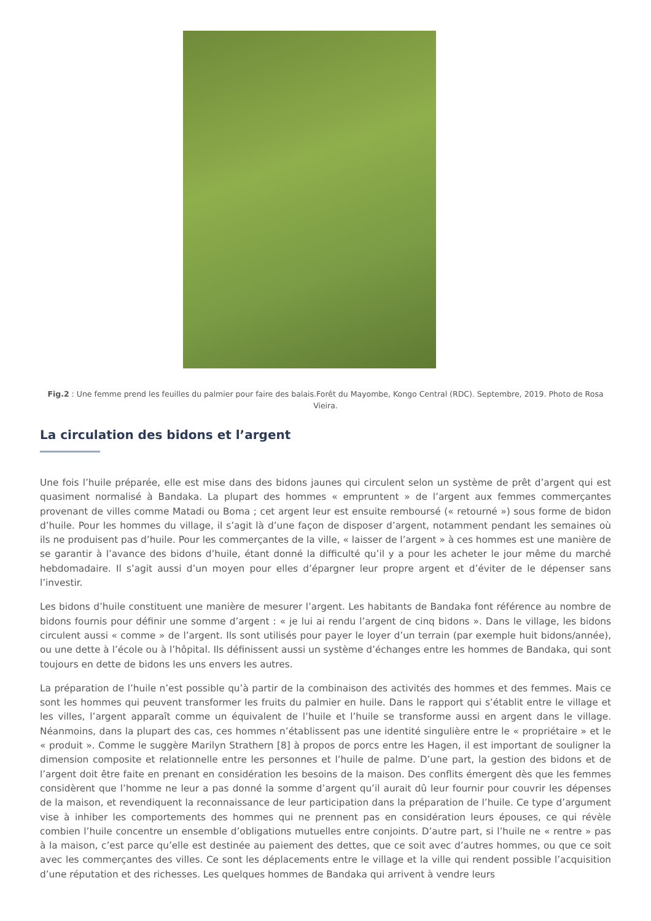Fig.2 : Une femme prend les feuilles du palmier pour faire des balais.Forêt du Mayombe, Kongo Central (RDC). Septembre, 2019. Photo de Rosa Vieira.
La circulation des bidons et l’argent
Une fois l’huile préparée, elle est mise dans des bidons jaunes qui circulent selon un système de prêt d’argent qui est quasiment normalisé à Bandaka. La plupart des hommes « empruntent » de l’argent aux femmes commerçantes provenant de villes comme Matadi ou Boma ; cet argent leur est ensuite remboursé (« retourné ») sous forme de bidon d’huile. Pour les hommes du village, il s’agit là d’une façon de disposer d’argent, notamment pendant les semaines où ils ne produisent pas d’huile. Pour les commerçantes de la ville, « laisser de l’argent » à ces hommes est une manière de se garantir à l’avance des bidons d’huile, étant donné la difficulté qu’il y a pour les acheter le jour même du marché hebdomadaire. Il s’agit aussi d’un moyen pour elles d’épargner leur propre argent et d’éviter de le dépenser sans l’investir.
Les bidons d’huile constituent une manière de mesurer l’argent. Les habitants de Bandaka font référence au nombre de bidons fournis pour définir une somme d’argent : « je lui ai rendu l’argent de cinq bidons ». Dans le village, les bidons circulent aussi « comme » de l’argent. Ils sont utilisés pour payer le loyer d’un terrain (par exemple huit bidons/année), ou une dette à l’école ou à l’hôpital. Ils définissent aussi un système d’échanges entre les hommes de Bandaka, qui sont toujours en dette de bidons les uns envers les autres.
La préparation de l’huile n’est possible qu’à partir de la combinaison des activités des hommes et des femmes. Mais ce sont les hommes qui peuvent transformer les fruits du palmier en huile. Dans le rapport qui s’établit entre le village et les villes, l’argent apparaît comme un équivalent de l’huile et l’huile se transforme aussi en argent dans le village. Néanmoins, dans la plupart des cas, ces hommes n’établissent pas une identité singulière entre le « propriétaire » et le « produit ». Comme le suggère Marilyn Strathern [8] à propos de porcs entre les Hagen, il est important de souligner la dimension composite et relationnelle entre les personnes et l’huile de palme. D’une part, la gestion des bidons et de l’argent doit être faite en prenant en considération les besoins de la maison. Des conflits émergent dès que les femmes considèrent que l’homme ne leur a pas donné la somme d’argent qu’il aurait dû leur fournir pour couvrir les dépenses de la maison, et revendiquent la reconnaissance de leur participation dans la préparation de l’huile. Ce type d’argument vise à inhiber les comportements des hommes qui ne prennent pas en considération leurs épouses, ce qui révèle combien l’huile concentre un ensemble d’obligations mutuelles entre conjoints. D’autre part, si l’huile ne « rentre » pas à la maison, c’est parce qu’elle est destinée au paiement des dettes, que ce soit avec d’autres hommes, ou que ce soit avec les commerçantes des villes. Ce sont les déplacements entre le village et la ville qui rendent possible l’acquisition d’une réputation et des richesses. Les quelques hommes de Bandaka qui arrivent à vendre leurs